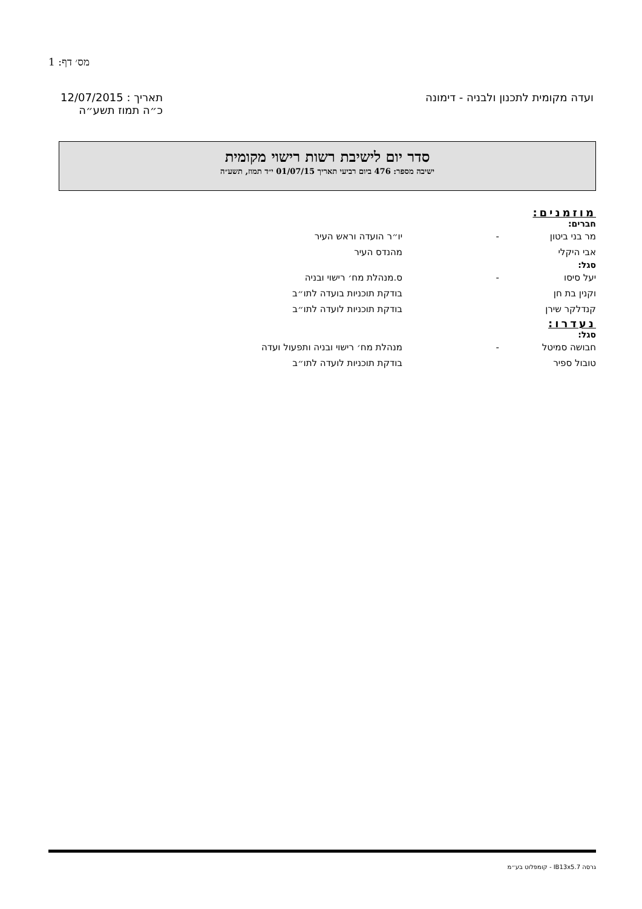מס׳ דף: 1
ועדה מקומית לתכנון ולבניה - דימונה
תאריך : 12/07/2015
כ״ה תמוז תשע״ה
סדר יום לישיבת רשות רישוי מקומית
ישיבה מספר: 476 ביום רביעי תאריך 01/07/15 י״ד תמוז, תשע״ה
מוזמנים:
חברים:
מר בני ביטון - יו״ר הועדה וראש העיר
אבי היקלי מהנדס העיר
סגל:
יעל סיסו - ס.מנהלת מח׳ רישוי ובניה
וקנין בת חן בודקת תוכניות בועדה לתו״ב
קנדלקר שירן בודקת תוכניות לועדה לתו״ב
נעדרו:
סגל:
חבושה סמיטל - מנהלת מח׳ רישוי ובניה ותפעול ועדה
טובול ספיר בודקת תוכניות לועדה לתו״ב
גרסה IB13x5.7 - קומפלוט בע״מ